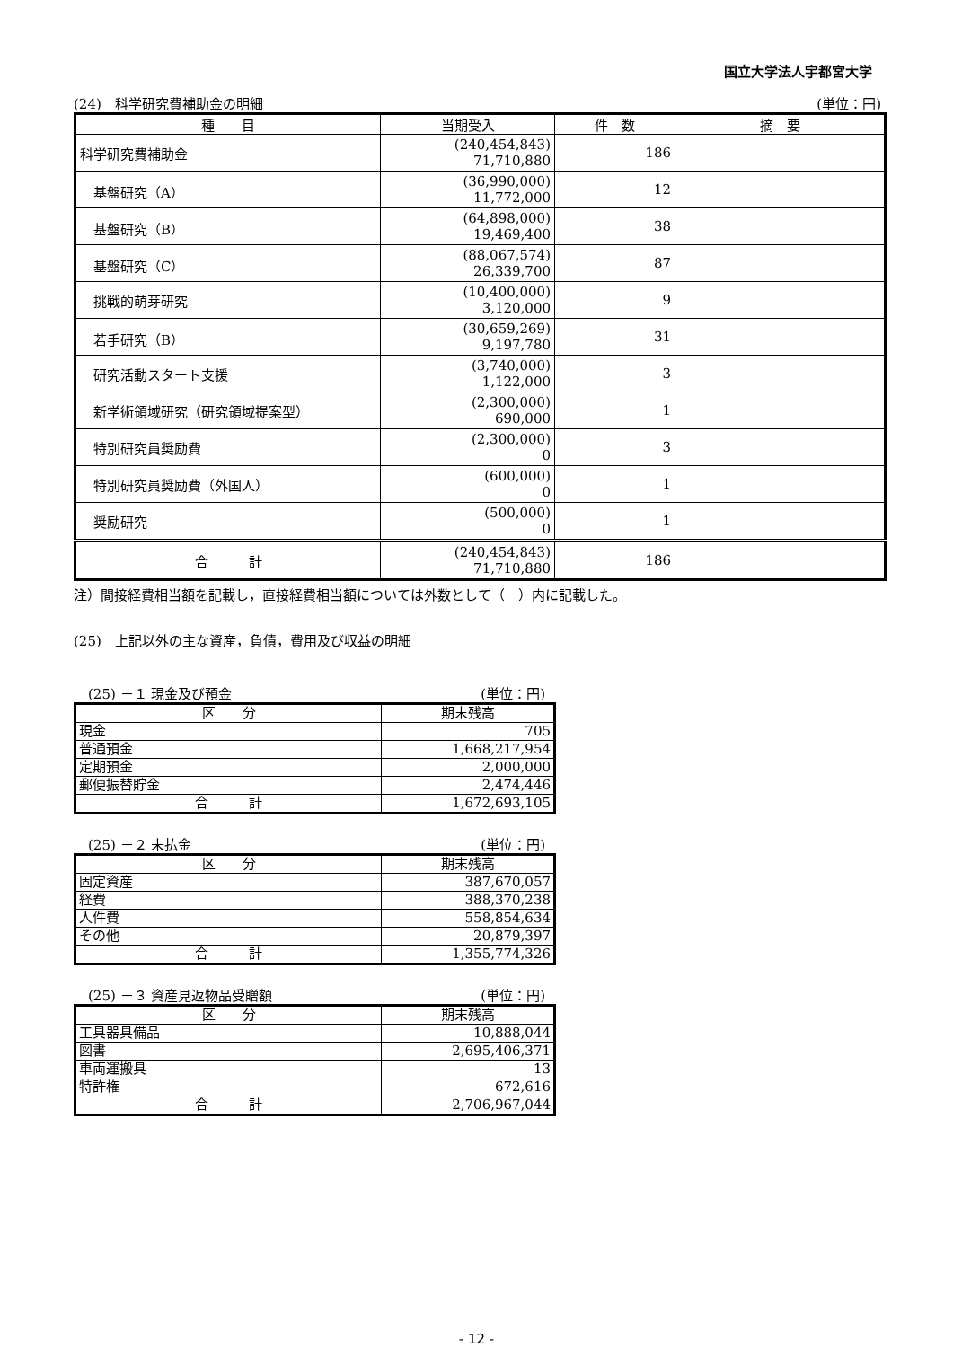国立大学法人宇都宮大学
(24)　科学研究費補助金の明細 (単位：円)
| 種 目 | 当期受入 | 件 数 | 摘 要 |
| --- | --- | --- | --- |
| 科学研究費補助金 | (240,454,843) 71,710,880 | 186 | |
| 基盤研究（A） | (36,990,000) 11,772,000 | 12 | |
| 基盤研究（B） | (64,898,000) 19,469,400 | 38 | |
| 基盤研究（C） | (88,067,574) 26,339,700 | 87 | |
| 挑戦的萌芽研究 | (10,400,000) 3,120,000 | 9 | |
| 若手研究（B） | (30,659,269) 9,197,780 | 31 | |
| 研究活動スタート支援 | (3,740,000) 1,122,000 | 3 | |
| 新学術領域研究（研究領域提案型） | (2,300,000) 690,000 | 1 | |
| 特別研究員奨励費 | (2,300,000) 0 | 3 | |
| 特別研究員奨励費（外国人） | (600,000) 0 | 1 | |
| 奨励研究 | (500,000) 0 | 1 | |
| 合 計 | (240,454,843) 71,710,880 | 186 | |
注）間接経費相当額を記載し，直接経費相当額については外数として（　）内に記載した。
(25)　上記以外の主な資産，負債，費用及び収益の明細
(25) －１ 現金及び預金 (単位：円)
| 区 分 | 期末残高 |
| --- | --- |
| 現金 | 705 |
| 普通預金 | 1,668,217,954 |
| 定期預金 | 2,000,000 |
| 郵便振替貯金 | 2,474,446 |
| 合 計 | 1,672,693,105 |
(25) －２ 未払金 (単位：円)
| 区 分 | 期末残高 |
| --- | --- |
| 固定資産 | 387,670,057 |
| 経費 | 388,370,238 |
| 人件費 | 558,854,634 |
| その他 | 20,879,397 |
| 合 計 | 1,355,774,326 |
(25) －３ 資産見返物品受贈額 (単位：円)
| 区 分 | 期末残高 |
| --- | --- |
| 工具器具備品 | 10,888,044 |
| 図書 | 2,695,406,371 |
| 車両運搬具 | 13 |
| 特許権 | 672,616 |
| 合 計 | 2,706,967,044 |
- 12 -